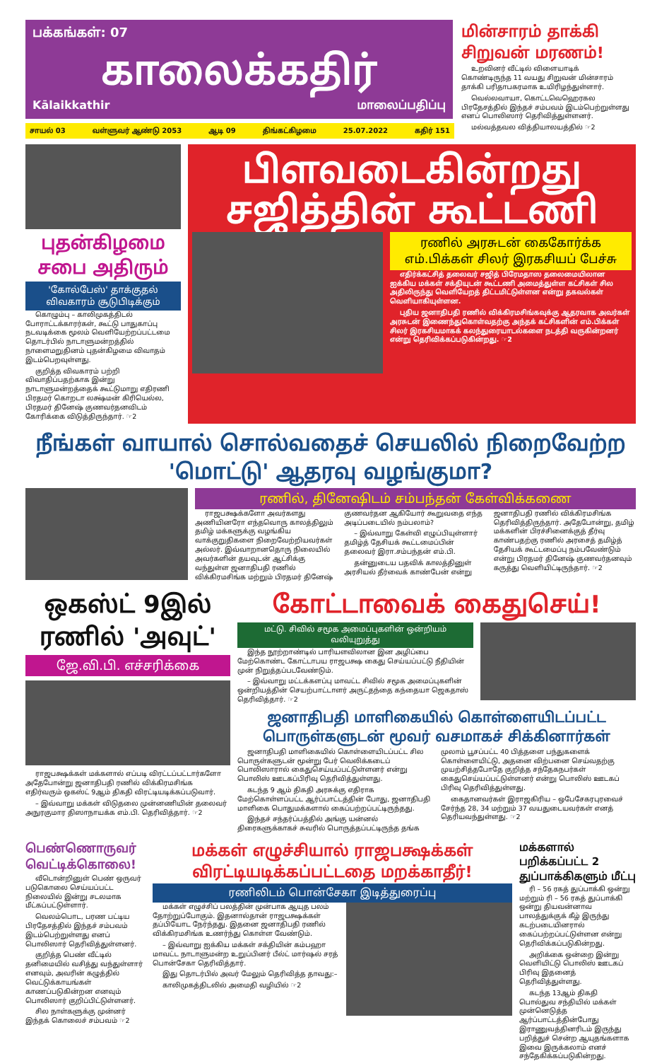பக்கங்கள்: 07
காலைக்கதிர்
Kālaikkathir மாலைப்பதிப்பு
சாயல் 03 வள்ளுவர் ஆண்டு 2053 ஆடி 09 திங்கட்கிழமை 25.07.2022 கதிர் 151
மின்சாரம் தாக்கி சிறுவன் மரணம்!
உறவினர் வீட்டில் விளையாடிக் கொண்டிருந்த 11 வயது சிறுவன் மின்சாரம் தாக்கி பரிதாபகரமாக உயிரிழந்துள்ளார்.
வெல்லவாயா, கொட்டவெஹெரகல பிரதேசத்தில் இந்தச் சம்பவம் இடம்பெற்றுள்ளது எனப் பொலிஸார் தெரிவித்துள்ளனர்.
மல்வத்தவல வித்தியாலயத்தில் ☞2
புதன்கிழமை சபை அதிரும்
'கோல்பேஸ்' தாக்குதல் விவகாரம் சூடுபிடிக்கும்
கொழும்பு – காலிமுகத்திடல் போராட்டக்காரர்கள், கூட்டு பாதுகாப்பு நடவடிக்கை மூலம் வெளியேற்றப்பட்டமை தொடர்பில் நாடாளுமன்றத்தில் நாளைமறுதினம் புதன்கிழமை விவாதம் இடம்பெறவுள்ளது.
குறித்த விவகாரம் பற்றி விவாதிப்பதற்காக இன்று நாடாளுமன்றத்தைக் கூட்டுமாறு எதிரணி பிரதமர் கொறடா லக்ஷ்மன் கிரியெல்ல, பிரதமர் தினேஷ் குணவர்தனவிடம் கோரிக்கை விடுத்திருந்தார். ☞2
பிளவடைகின்றது சஜித்தின் கூட்டணி
ரணில் அரசுடன் கைகோர்க்க எம்.பிக்கள் சிலர் இரகசியப் பேச்சு
எதிர்க்கட்சித் தலைவர் சஜித் பிரேமதாஸ தலைமையிலான ஐக்கிய மக்கள் சக்தியுடன் கூட்டணி அமைத்துள்ள கட்சிகள் சில அதிலிருந்து வெளியேறத் திட்டமிட்டுள்ளன என்று தகவல்கள் வெளியாகியுள்ளன.
புதிய ஜனாதிபதி ரணில் விக்கிரமசிங்கவுக்கு ஆதரவாக அவர்கள் அரசுடன் இணைந்துகொள்வதற்கு அந்தக் கட்சிகளின் எம்.பிக்கள் சிலர் இரகசியமாகக் கலந்துரையாடல்களை நடத்தி வருகின்றனர் என்று தெரிவிக்கப்படுகின்றது. ☞2
நீங்கள் வாயால் சொல்வதைச் செயலில் நிறைவேற்ற 'மொட்டு' ஆதரவு வழங்குமா?
ரணில், தினேஷிடம் சம்பந்தன் கேள்விக்கணை
ராஜபக்ஷக்களோ அவர்களது அணியினரோ எந்தவொரு காலத்திலும் தமிழ் மக்களுக்கு வழங்கிய வாக்குறுதிகளை நிறைவேற்றியவர்கள் அல்லர். இவ்வாறானதொரு நிலையில் அவர்களின் தயவுடன் ஆட்சிக்கு வந்துள்ள ஜனாதிபதி ரணில் விக்கிரமசிங்க மற்றும் பிரதமர் தினேஷ் குணவர்தன ஆகியோர் கூறுவதை எந்த அடிப்படையில் நம்பலாம்?
– இவ்வாறு கேள்வி எழுப்பியுள்ளார் தமிழ்த் தேசியக் கூட்டமைப்பின் தலைவர் இரா.சம்பந்தன் எம்.பி.
தன்னுடைய பதவிக் காலத்தினுள் அரசியல் தீர்வைக் காண்பேன் என்று ஜனாதிபதி ரணில் விக்கிரமசிங்க தெரிவித்திருந்தார். அதேபோன்று, தமிழ் மக்களின் பிரச்சினைக்குத் தீர்வு காண்பதற்கு ரணில் அரசைத் தமிழ்த் தேசியக் கூட்டமைப்பு நம்பவேண்டும் என்று பிரதமர் தினேஷ் குணவர்தனவும் கருத்து வெளியிட்டிருந்தார். ☞2
ஒகஸ்ட் 9இல் ரணில் 'அவுட்'
ஜே.வி.பி. எச்சரிக்கை
ராஜபக்ஷக்கள் மக்களால் எப்படி விரட்டப்பட்டார்களோ அதேபோன்று ஜனாதிபதி ரணில் விக்கிரமசிங்க எதிர்வரும் ஒகஸ்ட் 9ஆம் திகதி விரட்டியடிக்கப்படுவார்.
– இவ்வாறு மக்கள் விடுதலை முன்னணியின் தலைவர் அநுரகுமார திஸாநாயக்க எம்.பி. தெரிவித்தார். ☞2
கோட்டாவைக் கைதுசெய்!
மட்டு. சிவில் சமூக அமைப்புகளின் ஒன்றியம் வலியுறுத்து
இந்த நூற்றாண்டில் பாரியளவிலான இன அழிப்பை மேற்கொண்ட கோட்டாபய ராஜபக்ஷ கைது செய்யப்பட்டு நீதியின் முன் நிறுத்தப்படவேண்டும்.
– இவ்வாறு மட்டக்களப்பு மாவட்ட சிவில் சமூக அமைப்புகளின் ஒன்றியத்தின் செயற்பாட்டாளர் அருட்தந்தை கந்தையா ஜெகதாஸ் தெரிவித்தார். ☞2
ஜனாதிபதி மாளிகையில் கொள்ளையிடப்பட்ட பொருள்களுடன் மூவர் வசமாகச் சிக்கினார்கள்
ஜனாதிபதி மாளிகையில் கொள்ளையிடப்பட்ட சில பொருள்களுடன் மூன்று பேர் வெலிக்கடைப் பொலிஸாரால் கைதுசெய்யப்பட்டுள்ளனர் என்று பொலிஸ் ஊடகப்பிரிவு தெரிவித்துள்ளது.
கடந்த 9 ஆம் திகதி அரசுக்கு எதிராக மேற்கொள்ளப்பட்ட ஆர்ப்பாட்டத்தின் போது, ஜனாதிபதி மாளிகை பொதுமக்களால் கைப்பற்றப்பட்டிருந்தது.
இந்தச் சந்தர்ப்பத்தில் அங்கு யன்னல் திரைகளுக்காகச் சுவரில் பொருத்தப்பட்டிருந்த தங்க முலாம் பூசப்பட்ட 40 பித்தளை பந்துகளைக் கொள்ளையிட்டு, அதனை விற்பனை செய்வதற்கு முயற்சித்தபோதே குறித்த சந்தேகநபர்கள் கைதுசெய்யப்பட்டுள்ளனர் என்று பொலிஸ் ஊடகப் பிரிவு தெரிவித்துள்ளது.
கைதானவர்கள் இராஜகிரிய – ஒபேசேகரபுரவைச் சேர்ந்த 28, 34 மற்றும் 37 வயதுடையவர்கள் எனத் தெரியவந்துள்ளது. ☞2
பெண்ணொருவர் வெட்டிக்கொலை!
வீடொன்றினுள் பெண் ஒருவர் படுகொலை செய்யப்பட்ட நிலையில் இன்று சடலமாக மீட்கப்பட்டுள்ளார்.
வெலம்பொட, பரண பட்டிய பிரதேசத்தில் இந்தச் சம்பவம் இடம்பெற்றுள்ளது எனப் பொலிஸார் தெரிவித்துள்ளனர்.
குறித்த பெண் வீட்டில் தனிமையில் வசித்து வந்துள்ளார் எனவும், அவரின் கழுத்தில் வெட்டுக்காயங்கள் காணப்படுகின்றன எனவும் பொலிஸார் குறிப்பிட்டுள்ளனர்.
சில நாள்களுக்கு முன்னர் இந்தக் கொலைச் சம்பவம் ☞2
மக்கள் எழுச்சியால் ராஜபக்ஷக்கள் விரட்டியடிக்கப்பட்டதை மறக்காதீர்!
ரணிலிடம் பொன்சேகா இடித்துரைப்பு
மக்கள் எழுச்சிப் பலத்தின் முன்பாக ஆயுத பலம் தோற்றுப்போகும். இதனால்தான் ராஜபக்ஷக்கள் தப்பியோட நேர்ந்தது. இதனை ஜனாதிபதி ரணில் விக்கிரமசிங்க உணர்ந்து கொள்ள வேண்டும்.
– இவ்வாறு ஐக்கிய மக்கள் சக்தியின் கம்பஹா மாவட்ட நாடாளுமன்ற உறுப்பினர் பீல்ட் மார்ஷல் சரத் பொன்சேகா தெரிவித்தார்.
இது தொடர்பில் அவர் மேலும் தெரிவித்த தாவது:–
காலிமுகத்திடலில் அமைதி வழியில் ☞2
மக்களால் பறிக்கப்பட்ட 2 துப்பாக்கிகளும் மீட்பு
ரி – 56 ரகத் துப்பாக்கி ஒன்று மற்றும் ரி – 56 ரகத் துப்பாக்கி ஒன்று தியவன்னாவ பாலத்துக்குக் கீழ் இருந்து கடற்படையினரால் கைப்பற்றப்பட்டுள்ளன என்று தெரிவிக்கப்படுகின்றது.
அறிக்கை ஒன்றை இன்று வெளியிட்டு பொலிஸ் ஊடகப் பிரிவு இதனைத் தெரிவித்துள்ளது.
கடந்த 13ஆம் திகதி பொல்துவ சந்தியில் மக்கள் முன்னெடுத்த ஆர்ப்பாட்டத்தின்போது இராணுவத்தினரிடம் இருந்து பறித்துச் சென்ற ஆயுதங்களாக இவை இருக்கலாம் எனச் சந்தேகிக்கப்படுகின்றது.